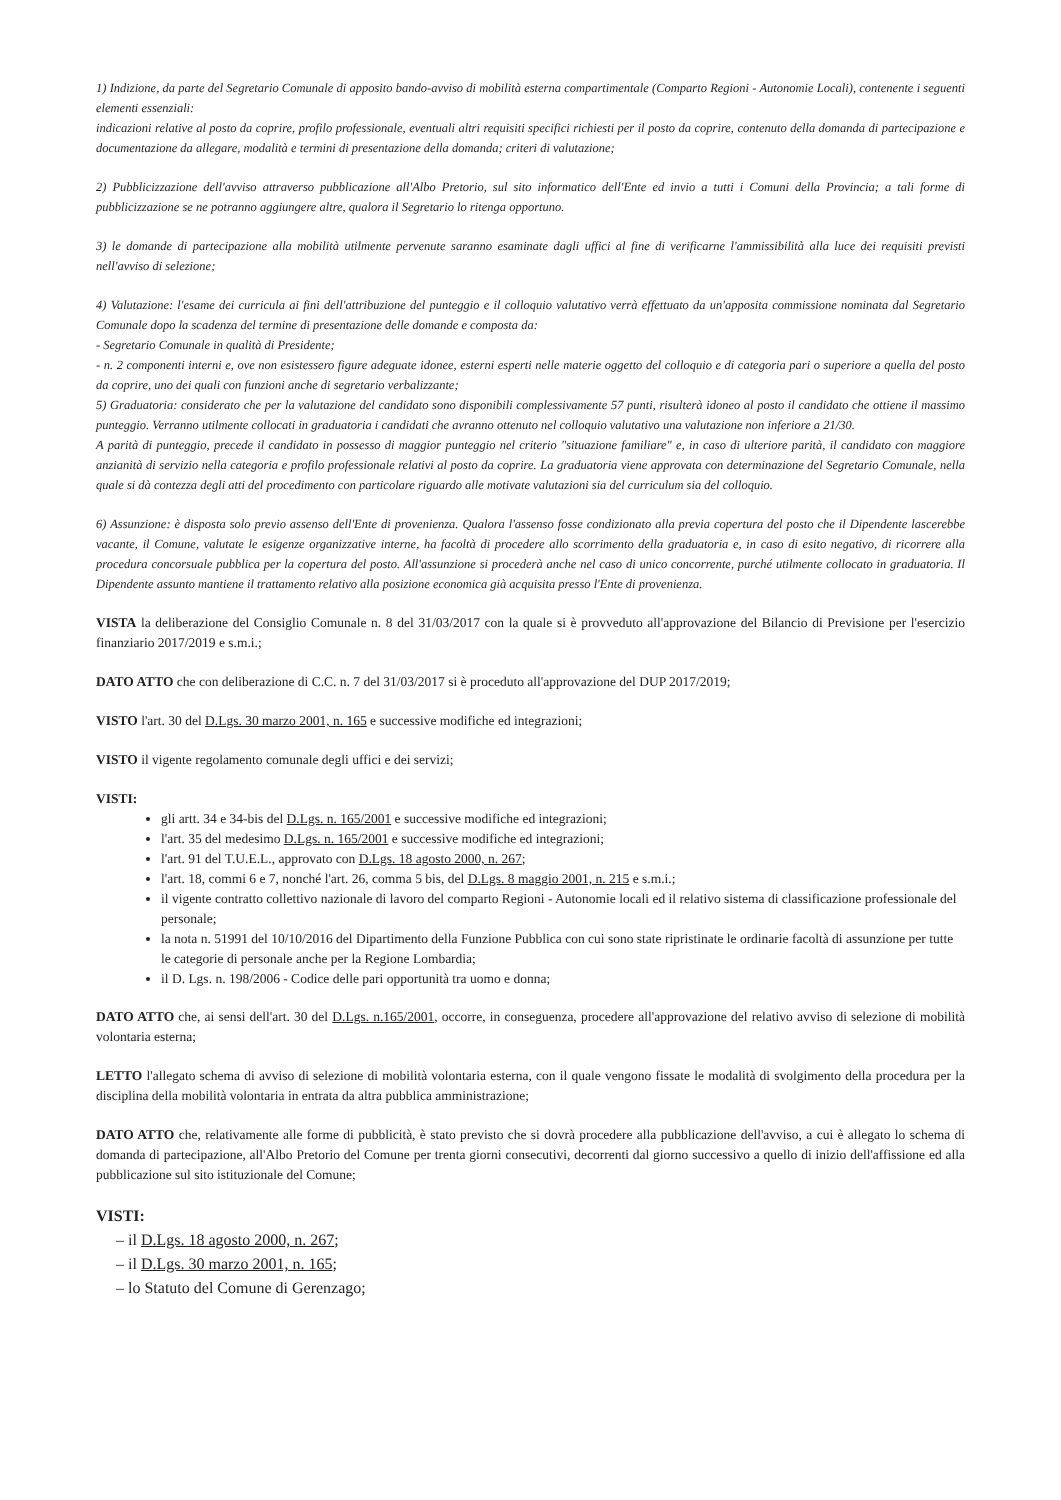1) Indizione, da parte del Segretario Comunale di apposito bando-avviso di mobilità esterna compartimentale (Comparto Regioni - Autonomie Locali), contenente i seguenti elementi essenziali:
indicazioni relative al posto da coprire, profilo professionale, eventuali altri requisiti specifici richiesti per il posto da coprire, contenuto della domanda di partecipazione e documentazione da allegare, modalità e termini di presentazione della domanda; criteri di valutazione;
2) Pubblicizzazione dell'avviso attraverso pubblicazione all'Albo Pretorio, sul sito informatico dell'Ente ed invio a tutti i Comuni della Provincia; a tali forme di pubblicizzazione se ne potranno aggiungere altre, qualora il Segretario lo ritenga opportuno.
3) le domande di partecipazione alla mobilità utilmente pervenute saranno esaminate dagli uffici al fine di verificarne l'ammissibilità alla luce dei requisiti previsti nell'avviso di selezione;
4) Valutazione: l'esame dei curricula ai fini dell'attribuzione del punteggio e il colloquio valutativo verrà effettuato da un'apposita commissione nominata dal Segretario Comunale dopo la scadenza del termine di presentazione delle domande e composta da:
- Segretario Comunale in qualità di Presidente;
- n. 2 componenti interni e, ove non esistessero figure adeguate idonee, esterni esperti nelle materie oggetto del colloquio e di categoria pari o superiore a quella del posto da coprire, uno dei quali con funzioni anche di segretario verbalizzante;
5) Graduatoria: considerato che per la valutazione del candidato sono disponibili complessivamente 57 punti, risulterà idoneo al posto il candidato che ottiene il massimo punteggio. Verranno utilmente collocati in graduatoria i candidati che avranno ottenuto nel colloquio valutativo una valutazione non inferiore a 21/30.
A parità di punteggio, precede il candidato in possesso di maggior punteggio nel criterio "situazione familiare" e, in caso di ulteriore parità, il candidato con maggiore anzianità di servizio nella categoria e profilo professionale relativi al posto da coprire. La graduatoria viene approvata con determinazione del Segretario Comunale, nella quale si dà contezza degli atti del procedimento con particolare riguardo alle motivate valutazioni sia del curriculum sia del colloquio.
6) Assunzione: è disposta solo previo assenso dell'Ente di provenienza. Qualora l'assenso fosse condizionato alla previa copertura del posto che il Dipendente lascerebbe vacante, il Comune, valutate le esigenze organizzative interne, ha facoltà di procedere allo scorrimento della graduatoria e, in caso di esito negativo, di ricorrere alla procedura concorsuale pubblica per la copertura del posto. All'assunzione si procederà anche nel caso di unico concorrente, purché utilmente collocato in graduatoria. Il Dipendente assunto mantiene il trattamento relativo alla posizione economica già acquisita presso l'Ente di provenienza.
VISTA la deliberazione del Consiglio Comunale n. 8 del 31/03/2017 con la quale si è provveduto all'approvazione del Bilancio di Previsione per l'esercizio finanziario 2017/2019 e s.m.i.;
DATO ATTO che con deliberazione di C.C. n. 7 del 31/03/2017 si è proceduto all'approvazione del DUP 2017/2019;
VISTO l'art. 30 del D.Lgs. 30 marzo 2001, n. 165 e successive modifiche ed integrazioni;
VISTO il vigente regolamento comunale degli uffici e dei servizi;
VISTI:
gli artt. 34 e 34-bis del D.Lgs. n. 165/2001 e successive modifiche ed integrazioni;
l'art. 35 del medesimo D.Lgs. n. 165/2001 e successive modifiche ed integrazioni;
l'art. 91 del T.U.E.L., approvato con D.Lgs. 18 agosto 2000, n. 267;
l'art. 18, commi 6 e 7, nonché l'art. 26, comma 5 bis, del D.Lgs. 8 maggio 2001, n. 215 e s.m.i.;
il vigente contratto collettivo nazionale di lavoro del comparto Regioni - Autonomie locali ed il relativo sistema di classificazione professionale del personale;
la nota n. 51991 del 10/10/2016 del Dipartimento della Funzione Pubblica con cui sono state ripristinate le ordinarie facoltà di assunzione per tutte le categorie di personale anche per la Regione Lombardia;
il D. Lgs. n. 198/2006 - Codice delle pari opportunità tra uomo e donna;
DATO ATTO che, ai sensi dell'art. 30 del D.Lgs. n.165/2001, occorre, in conseguenza, procedere all'approvazione del relativo avviso di selezione di mobilità volontaria esterna;
LETTO l'allegato schema di avviso di selezione di mobilità volontaria esterna, con il quale vengono fissate le modalità di svolgimento della procedura per la disciplina della mobilità volontaria in entrata da altra pubblica amministrazione;
DATO ATTO che, relativamente alle forme di pubblicità, è stato previsto che si dovrà procedere alla pubblicazione dell'avviso, a cui è allegato lo schema di domanda di partecipazione, all'Albo Pretorio del Comune per trenta giorni consecutivi, decorrenti dal giorno successivo a quello di inizio dell'affissione ed alla pubblicazione sul sito istituzionale del Comune;
VISTI:
– il D.Lgs. 18 agosto 2000, n. 267;
– il D.Lgs. 30 marzo 2001, n. 165;
– lo Statuto del Comune di Gerenzago;